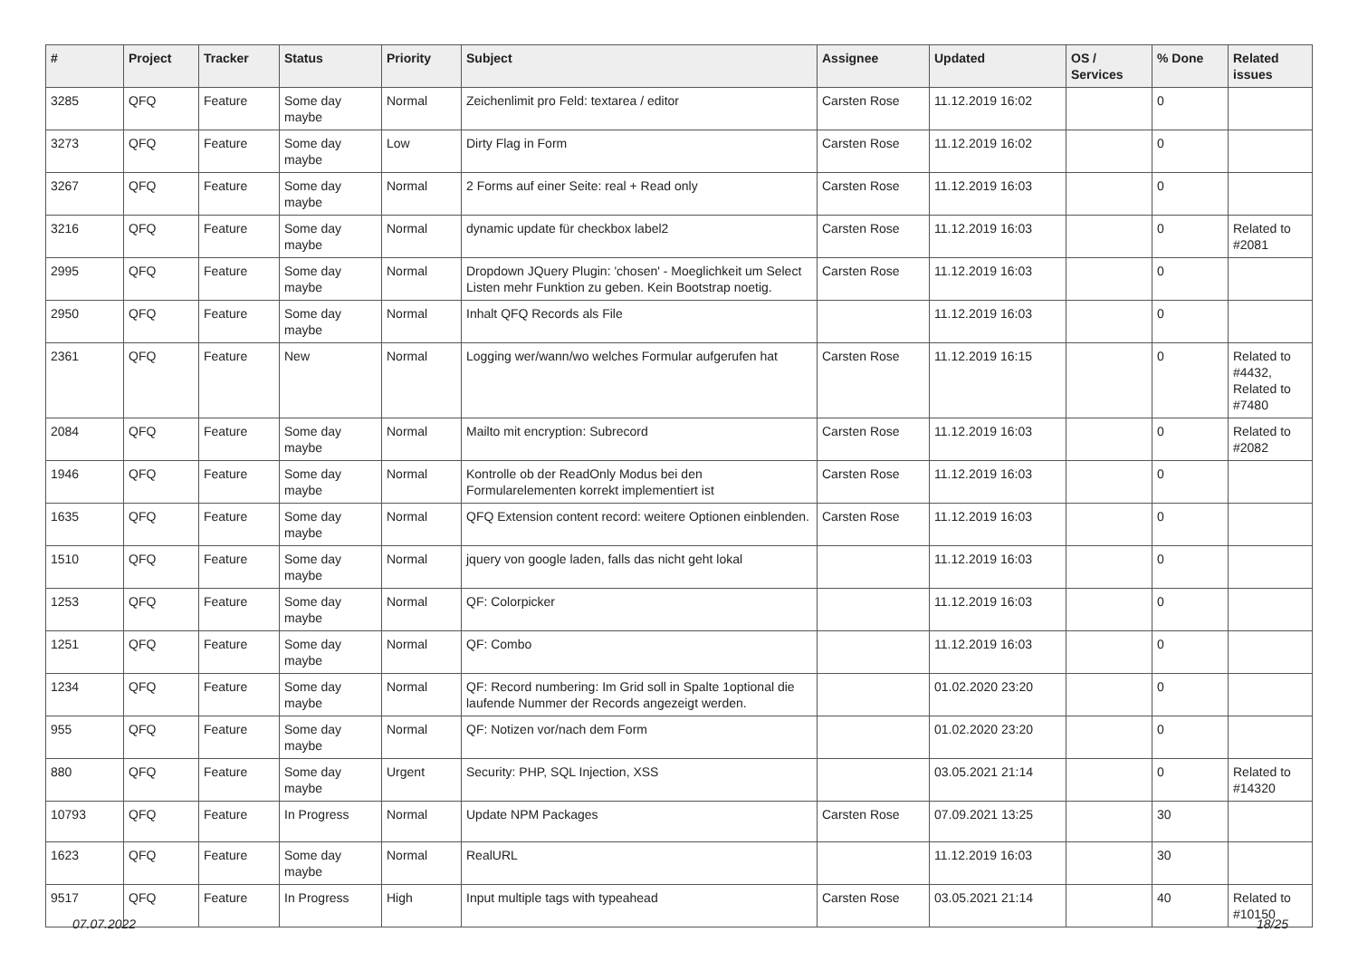| # | Project | Tracker | Status | Priority | Subject | Assignee | Updated | OS / Services | % Done | Related issues |
| --- | --- | --- | --- | --- | --- | --- | --- | --- | --- | --- |
| 3285 | QFQ | Feature | Some day maybe | Normal | Zeichenlimit pro Feld: textarea / editor | Carsten Rose | 11.12.2019 16:02 | | 0 | |
| 3273 | QFQ | Feature | Some day maybe | Low | Dirty Flag in Form | Carsten Rose | 11.12.2019 16:02 | | 0 | |
| 3267 | QFQ | Feature | Some day maybe | Normal | 2 Forms auf einer Seite: real + Read only | Carsten Rose | 11.12.2019 16:03 | | 0 | |
| 3216 | QFQ | Feature | Some day maybe | Normal | dynamic update für checkbox label2 | Carsten Rose | 11.12.2019 16:03 | | 0 | Related to #2081 |
| 2995 | QFQ | Feature | Some day maybe | Normal | Dropdown JQuery Plugin: 'chosen' - Moeglichkeit um Select Listen mehr Funktion zu geben. Kein Bootstrap noetig. | Carsten Rose | 11.12.2019 16:03 | | 0 | |
| 2950 | QFQ | Feature | Some day maybe | Normal | Inhalt QFQ Records als File | | 11.12.2019 16:03 | | 0 | |
| 2361 | QFQ | Feature | New | Normal | Logging wer/wann/wo welches Formular aufgerufen hat | Carsten Rose | 11.12.2019 16:15 | | 0 | Related to #4432, Related to #7480 |
| 2084 | QFQ | Feature | Some day maybe | Normal | Mailto mit encryption: Subrecord | Carsten Rose | 11.12.2019 16:03 | | 0 | Related to #2082 |
| 1946 | QFQ | Feature | Some day maybe | Normal | Kontrolle ob der ReadOnly Modus bei den Formularelementen korrekt implementiert ist | Carsten Rose | 11.12.2019 16:03 | | 0 | |
| 1635 | QFQ | Feature | Some day maybe | Normal | QFQ Extension content record: weitere Optionen einblenden. | Carsten Rose | 11.12.2019 16:03 | | 0 | |
| 1510 | QFQ | Feature | Some day maybe | Normal | jquery von google laden, falls das nicht geht lokal | | 11.12.2019 16:03 | | 0 | |
| 1253 | QFQ | Feature | Some day maybe | Normal | QF: Colorpicker | | 11.12.2019 16:03 | | 0 | |
| 1251 | QFQ | Feature | Some day maybe | Normal | QF: Combo | | 11.12.2019 16:03 | | 0 | |
| 1234 | QFQ | Feature | Some day maybe | Normal | QF: Record numbering: Im Grid soll in Spalte 1optional die laufende Nummer der Records angezeigt werden. | | 01.02.2020 23:20 | | 0 | |
| 955 | QFQ | Feature | Some day maybe | Normal | QF: Notizen vor/nach dem Form | | 01.02.2020 23:20 | | 0 | |
| 880 | QFQ | Feature | Some day maybe | Urgent | Security: PHP, SQL Injection, XSS | | 03.05.2021 21:14 | | 0 | Related to #14320 |
| 10793 | QFQ | Feature | In Progress | Normal | Update NPM Packages | Carsten Rose | 07.09.2021 13:25 | | 30 | |
| 1623 | QFQ | Feature | Some day maybe | Normal | RealURL | | 11.12.2019 16:03 | | 30 | |
| 9517 | QFQ | Feature | In Progress | High | Input multiple tags with typeahead | Carsten Rose | 03.05.2021 21:14 | | 40 | Related to #10150 |
07.07.2022 18/25